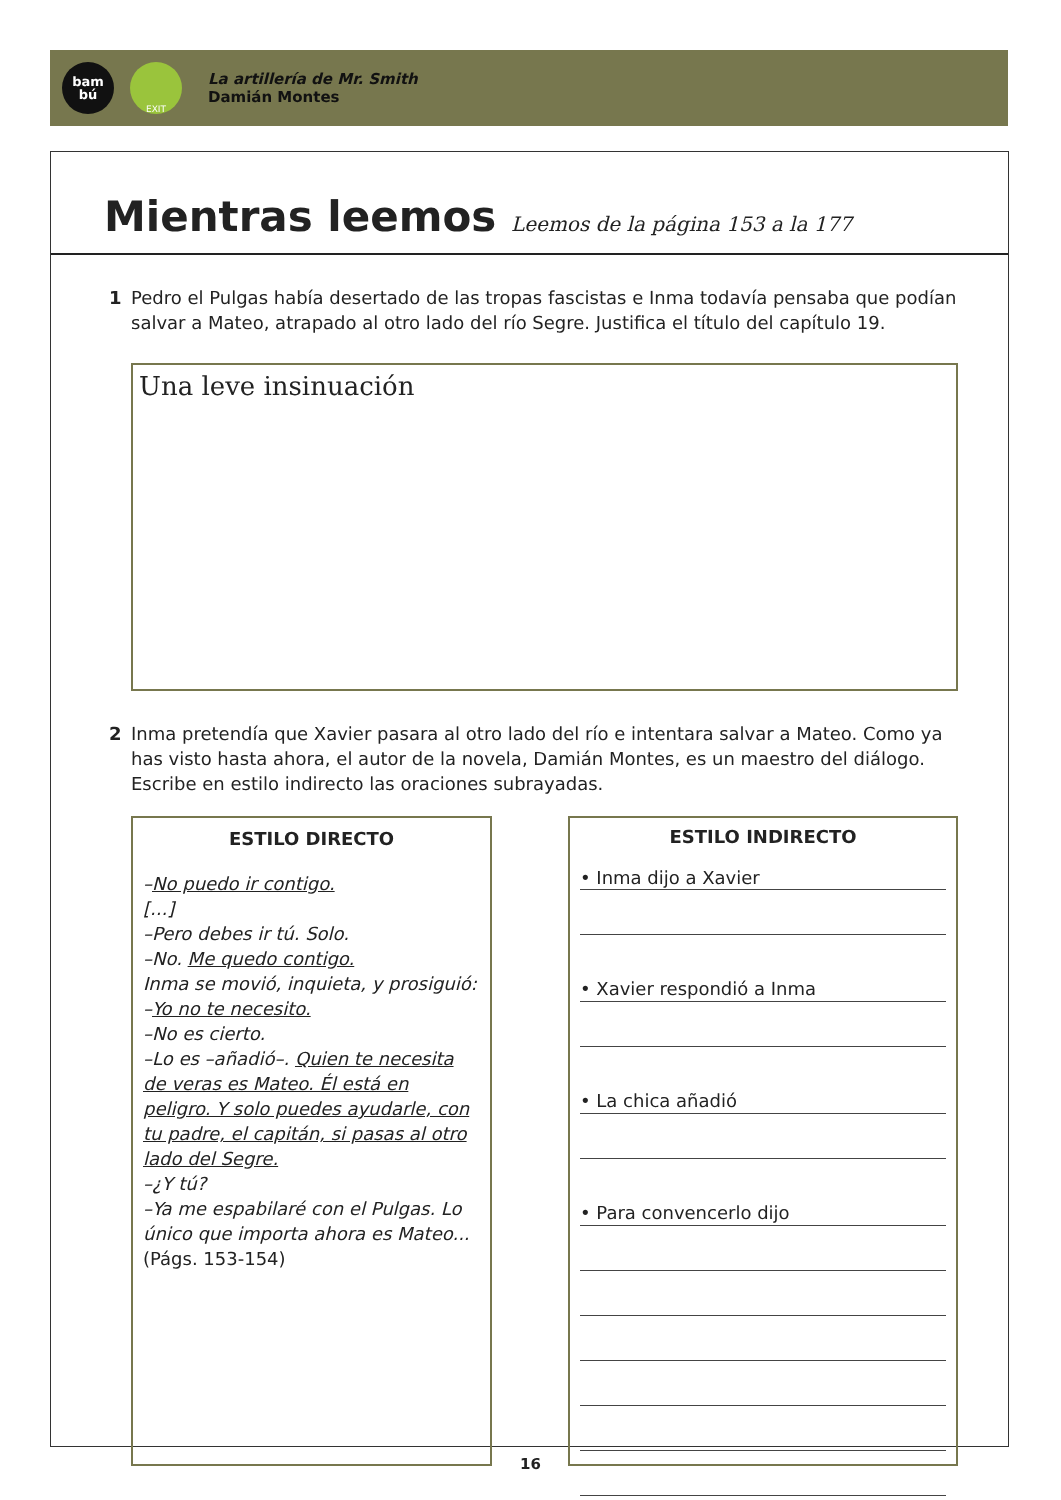bam
bú
EXIT
La artillería de Mr. Smith
Damián Montes
Mientras leemos Leemos de la página 153 a la 177
1 Pedro el Pulgas había desertado de las tropas fascistas e Inma todavía pensaba que podían salvar a Mateo, atrapado al otro lado del río Segre. Justifica el título del capítulo 19.
Una leve insinuación
2 Inma pretendía que Xavier pasara al otro lado del río e intentara salvar a Mateo. Como ya has visto hasta ahora, el autor de la novela, Damián Montes, es un maestro del diálogo. Escribe en estilo indirecto las oraciones subrayadas.
ESTILO DIRECTO
–No puedo ir contigo.
[...]
–Pero debes ir tú. Solo.
–No. Me quedo contigo.
Inma se movió, inquieta, y prosiguió:
–Yo no te necesito.
–No es cierto.
–Lo es –añadió–. Quien te necesita de veras es Mateo. Él está en peligro. Y solo puedes ayudarle, con tu padre, el capitán, si pasas al otro lado del Segre.
–¿Y tú?
–Ya me espabilaré con el Pulgas. Lo único que importa ahora es Mateo...
(Págs. 153-154)
ESTILO INDIRECTO
• Inma dijo a Xavier
• Xavier respondió a Inma
• La chica añadió
• Para convencerlo dijo
16